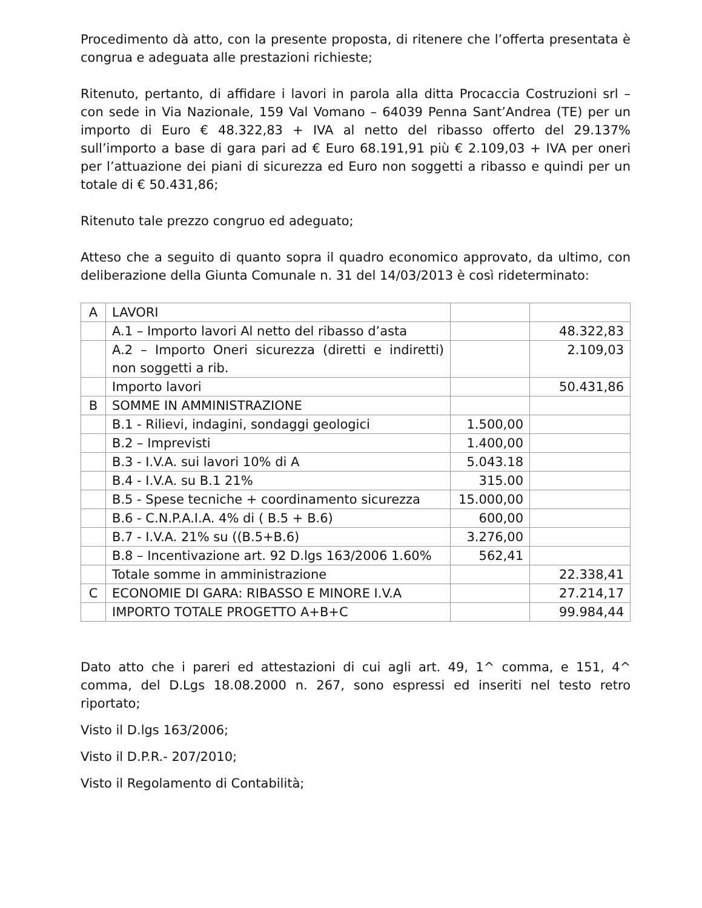Procedimento dà atto, con la presente proposta, di ritenere che l’offerta presentata è congrua e adeguata alle prestazioni richieste;
Ritenuto, pertanto, di affidare i lavori in parola alla ditta Procaccia Costruzioni srl – con sede in Via Nazionale, 159 Val Vomano – 64039 Penna Sant’Andrea (TE) per un importo di Euro € 48.322,83 + IVA al netto del ribasso offerto del 29.137% sull’importo a base di gara pari ad € Euro 68.191,91 più € 2.109,03 + IVA per oneri per l’attuazione dei piani di sicurezza ed Euro non soggetti a ribasso e quindi per un totale di € 50.431,86;
Ritenuto tale prezzo congruo ed adeguato;
Atteso che a seguito di quanto sopra il quadro economico approvato, da ultimo, con deliberazione della Giunta Comunale n. 31 del 14/03/2013 è così rideterminato:
| A | LAVORI | | |
| | A.1 – Importo lavori Al netto del ribasso d’asta | | 48.322,83 |
| | A.2 – Importo Oneri sicurezza (diretti e indiretti) non soggetti a rib. | | 2.109,03 |
| | Importo lavori | | 50.431,86 |
| B | SOMME IN AMMINISTRAZIONE | | |
| | B.1 - Rilievi, indagini, sondaggi geologici | 1.500,00 | |
| | B.2 – Imprevisti | 1.400,00 | |
| | B.3 - I.V.A. sui lavori 10% di A | 5.043.18 | |
| | B.4 - I.V.A. su B.1 21% | 315.00 | |
| | B.5 - Spese tecniche + coordinamento sicurezza | 15.000,00 | |
| | B.6 - C.N.P.A.I.A. 4% di ( B.5 + B.6) | 600,00 | |
| | B.7 - I.V.A. 21% su ((B.5+B.6) | 3.276,00 | |
| | B.8 – Incentivazione art. 92 D.lgs 163/2006 1.60% | 562,41 | |
| | Totale somme in amministrazione | | 22.338,41 |
| C | ECONOMIE DI GARA: RIBASSO E MINORE I.V.A | | 27.214,17 |
| | IMPORTO TOTALE PROGETTO A+B+C | | 99.984,44 |
Dato atto che i pareri ed attestazioni di cui agli art. 49, 1^ comma, e 151, 4^ comma, del D.Lgs 18.08.2000 n. 267, sono espressi ed inseriti nel testo retro riportato;
Visto il D.lgs 163/2006;
Visto il D.P.R.- 207/2010;
Visto il Regolamento di Contabilità;